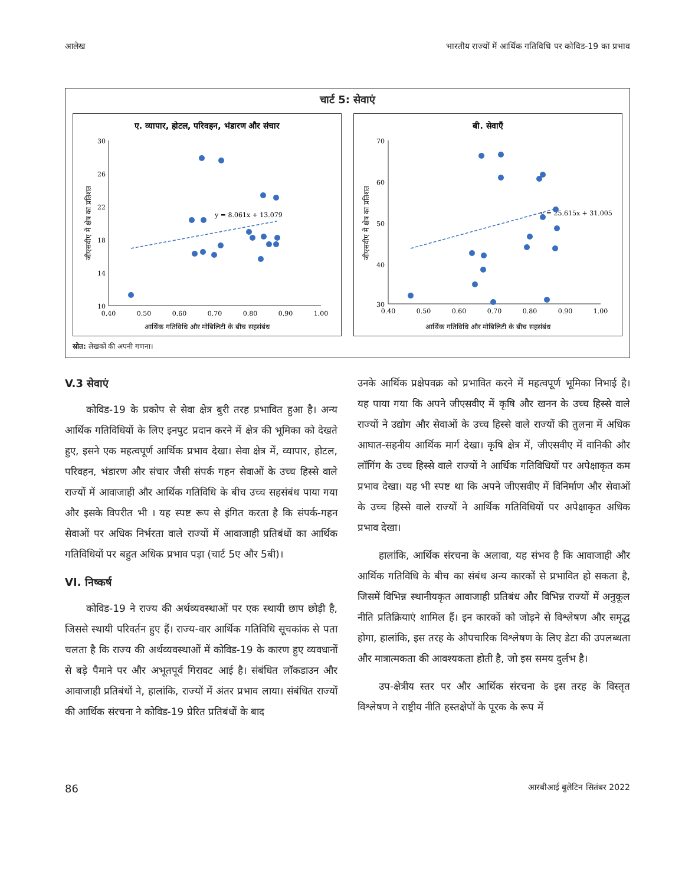आलेख भारतीय राज्यों में आर्थिक गतिविधि पर कोविड-19 का प्रभाव
चार्ट 5: सेवाएं
ए. व्यापार, होटल, परिवहन, भंडारण और संचार
30
26
22
18
14
10
0.40
0.50
0.60
0.70
0.80
0.90
1.00
y = 8.061x + 13.079
आर्थिक गतिविधि और मोबिलिटी के बीच सहसंबंध
जीएसवीए में क्षेत्र का प्रतिशत
बी. सेवाएँ
70
60
50
40
30
0.40
0.50
0.60
0.70
0.80
0.90
1.00
y = 25.615x + 31.005
आर्थिक गतिविधि और मोबिलिटी के बीच सहसंबंध
जीएसवीए में क्षेत्र का प्रतिशत
स्रोत: लेखकों की अपनी गणना।
V.3 सेवाएं
कोविड-19 के प्रकोप से सेवा क्षेत्र बुरी तरह प्रभावित हुआ है। अन्य आर्थिक गतिविधियों के लिए इनपुट प्रदान करने में क्षेत्र की भूमिका को देखते हुए, इसने एक महत्वपूर्ण आर्थिक प्रभाव देखा। सेवा क्षेत्र में, व्यापार, होटल, परिवहन, भंडारण और संचार जैसी संपर्क गहन सेवाओं के उच्च हिस्से वाले राज्यों में आवाजाही और आर्थिक गतिविधि के बीच उच्च सहसंबंध पाया गया और इसके विपरीत भी । यह स्पष्ट रूप से इंगित करता है कि संपर्क-गहन सेवाओं पर अधिक निर्भरता वाले राज्यों में आवाजाही प्रतिबंधों का आर्थिक गतिविधियों पर बहुत अधिक प्रभाव पड़ा (चार्ट 5ए और 5बी)।
VI. निष्कर्ष
कोविड-19 ने राज्य की अर्थव्यवस्थाओं पर एक स्थायी छाप छोड़ी है, जिससे स्थायी परिवर्तन हुए हैं। राज्य-वार आर्थिक गतिविधि सूचकांक से पता चलता है कि राज्य की अर्थव्यवस्थाओं में कोविड-19 के कारण हुए व्यवधानों से बड़े पैमाने पर और अभूतपूर्व गिरावट आई है। संबंधित लॉकडाउन और आवाजाही प्रतिबंधों ने, हालांकि, राज्यों में अंतर प्रभाव लाया। संबंधित राज्यों की आर्थिक संरचना ने कोविड-19 प्रेरित प्रतिबंधों के बाद
उनके आर्थिक प्रक्षेपवक्र को प्रभावित करने में महत्वपूर्ण भूमिका निभाई है। यह पाया गया कि अपने जीएसवीए में कृषि और खनन के उच्च हिस्से वाले राज्यों ने उद्योग और सेवाओं के उच्च हिस्से वाले राज्यों की तुलना में अधिक आघात-सहनीय आर्थिक मार्ग देखा। कृषि क्षेत्र में, जीएसवीए में वानिकी और लॉगिंग के उच्च हिस्से वाले राज्यों ने आर्थिक गतिविधियों पर अपेक्षाकृत कम प्रभाव देखा। यह भी स्पष्ट था कि अपने जीएसवीए में विनिर्माण और सेवाओं के उच्च हिस्से वाले राज्यों ने आर्थिक गतिविधियों पर अपेक्षाकृत अधिक प्रभाव देखा।
हालांकि, आर्थिक संरचना के अलावा, यह संभव है कि आवाजाही और आर्थिक गतिविधि के बीच का संबंध अन्य कारकों से प्रभावित हो सकता है, जिसमें विभिन्न स्थानीयकृत आवाजाही प्रतिबंध और विभिन्न राज्यों में अनुकूल नीति प्रतिक्रियाएं शामिल हैं। इन कारकों को जोड़ने से विश्लेषण और समृद्ध होगा, हालांकि, इस तरह के औपचारिक विश्लेषण के लिए डेटा की उपलब्धता और मात्रात्मकता की आवश्यकता होती है, जो इस समय दुर्लभ है।
उप-क्षेत्रीय स्तर पर और आर्थिक संरचना के इस तरह के विस्तृत विश्लेषण ने राष्ट्रीय नीति हस्तक्षेपों के पूरक के रूप में
86 आरबीआई बुलेटिन सितंबर 2022